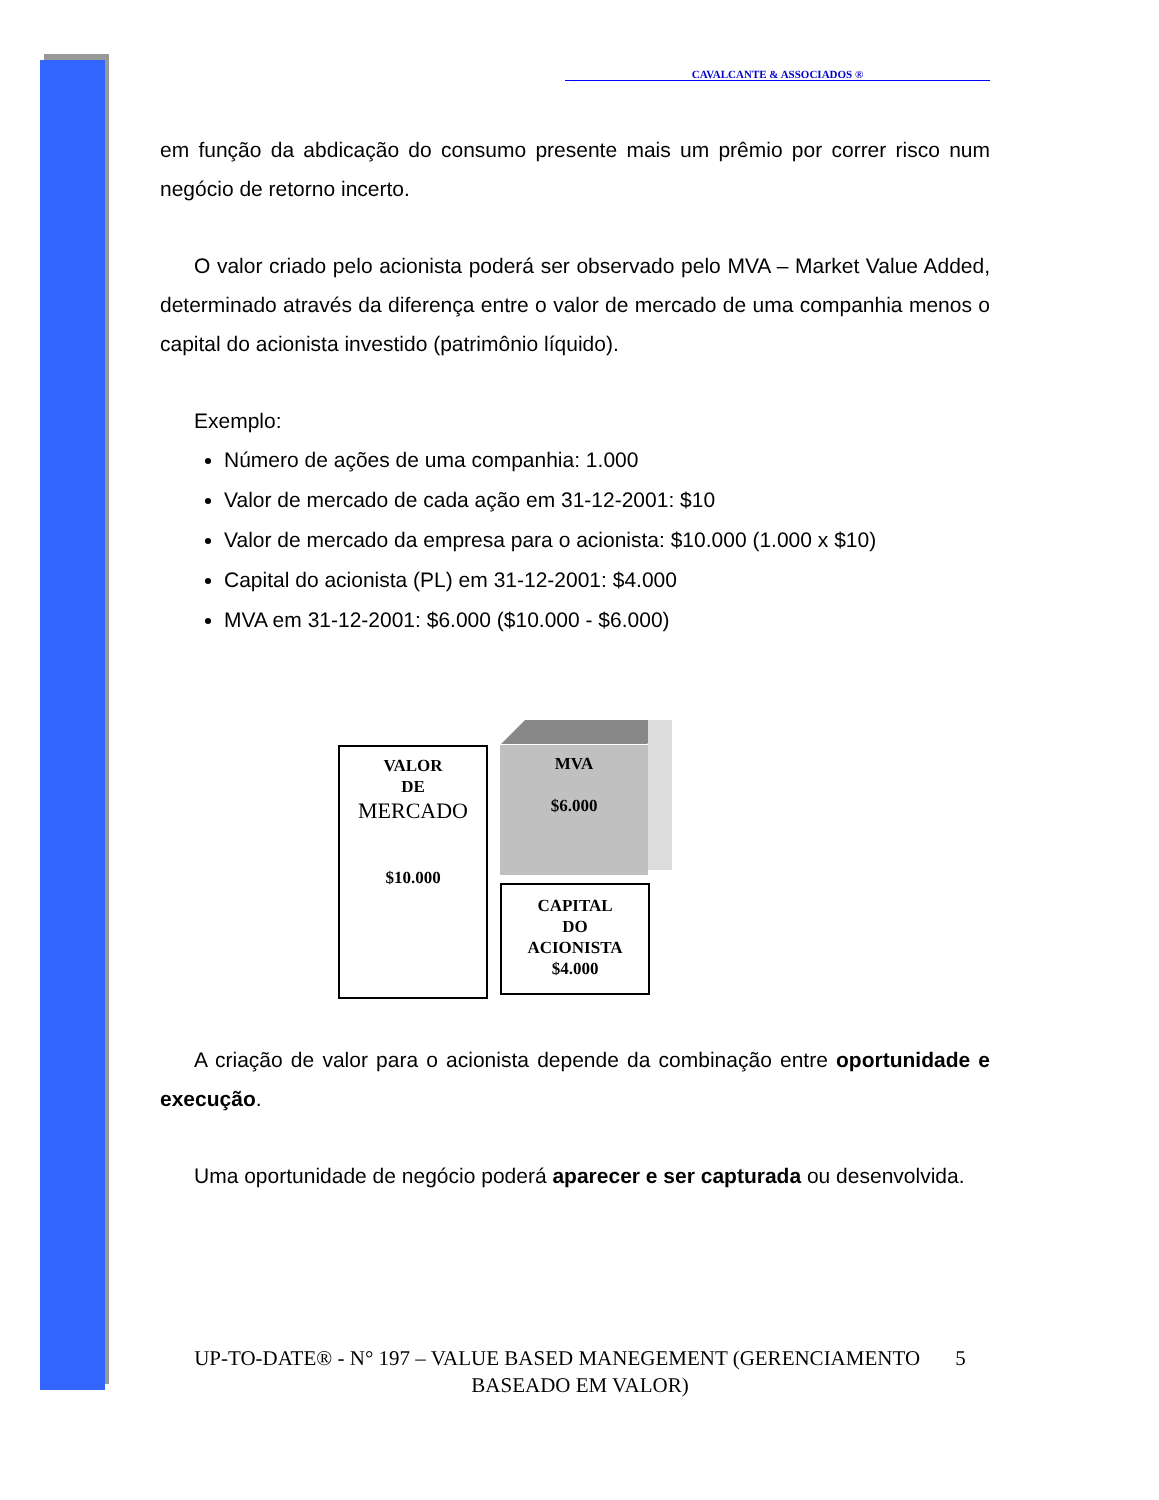CAVALCANTE & ASSOCIADOS ®
em função da abdicação do consumo presente mais um prêmio por correr risco num negócio de retorno incerto.
O valor criado pelo acionista poderá ser observado pelo MVA – Market Value Added, determinado através da diferença entre o valor de mercado de uma companhia menos o capital do acionista investido (patrimônio líquido).
Exemplo:
Número de ações de uma companhia: 1.000
Valor de mercado de cada ação em 31-12-2001: $10
Valor de mercado da empresa para o acionista: $10.000 (1.000 x $10)
Capital do acionista (PL) em 31-12-2001: $4.000
MVA em 31-12-2001: $6.000 ($10.000 - $6.000)
VALOR
DE
MERCADO
$10.000
MVA
$6.000
CAPITAL
DO
ACIONISTA
$4.000
A criação de valor para o acionista depende da combinação entre oportunidade e execução.
Uma oportunidade de negócio poderá aparecer e ser capturada ou desenvolvida.
UP-TO-DATE® - N° 197 – VALUE BASED MANEGEMENT (GERENCIAMENTO 5
BASEADO EM VALOR)